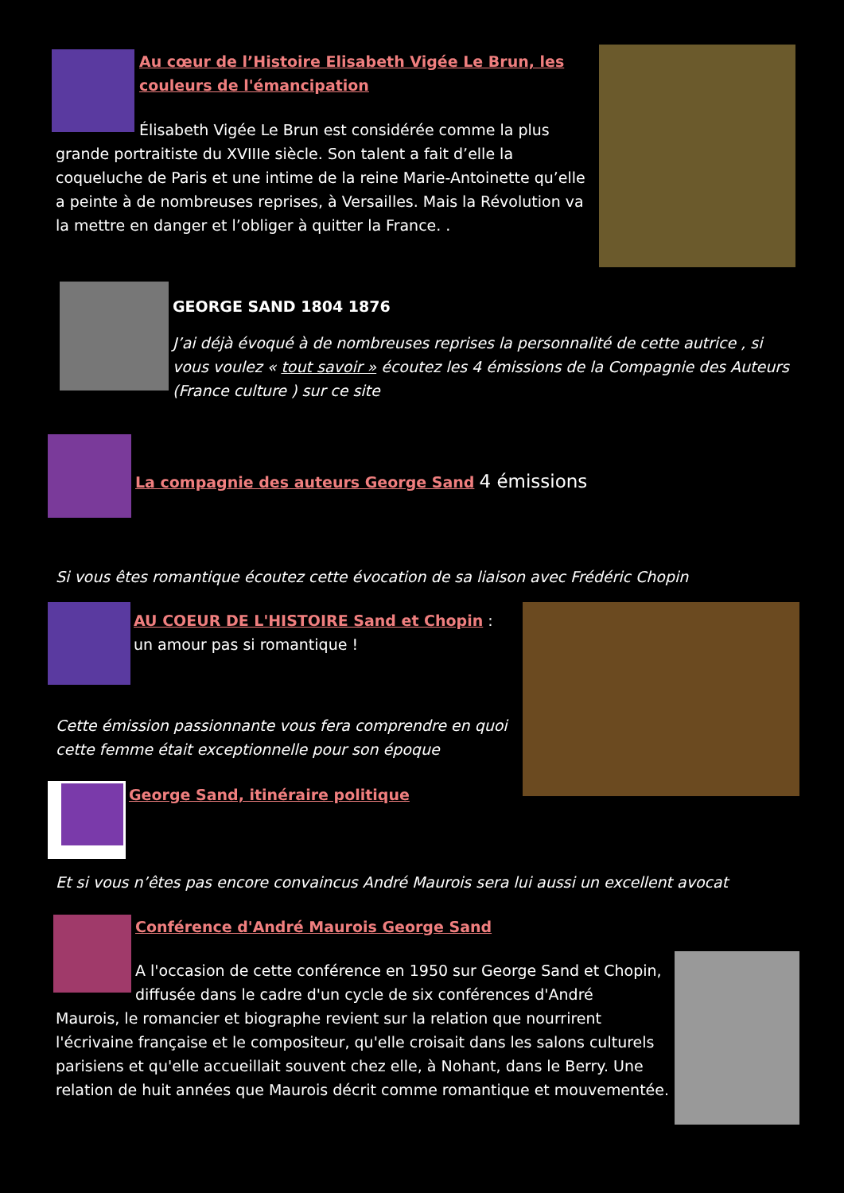Au cœur de l’Histoire Elisabeth Vigée Le Brun, les couleurs de l'émancipation
Élisabeth Vigée Le Brun est considérée comme la plus
grande portraitiste du XVIIIe siècle. Son talent a fait d’elle la coqueluche de Paris et une intime de la reine Marie-Antoinette qu’elle a peinte à de nombreuses reprises, à Versailles. Mais la Révolution va la mettre en danger et l’obliger à quitter la France. .
GEORGE SAND 1804 1876
J’ai déjà évoqué à de nombreuses reprises la personnalité de cette autrice , si vous voulez « tout savoir » écoutez les 4 émissions de la Compagnie des Auteurs (France culture ) sur ce site
La compagnie des auteurs George Sand 4 émissions
Si vous êtes romantique écoutez cette évocation de sa liaison avec Frédéric Chopin
AU COEUR DE L'HISTOIRE Sand et Chopin : un amour pas si romantique !
Cette émission passionnante vous fera comprendre en quoi cette femme était exceptionnelle pour son époque
George Sand, itinéraire politique
Et si vous n’êtes pas encore convaincus André Maurois sera lui aussi un excellent avocat
Conférence d'André Maurois George Sand
A l'occasion de cette conférence en 1950 sur George Sand et Chopin, diffusée dans le cadre d'un cycle de six conférences d'André
Maurois, le romancier et biographe revient sur la relation que nourrirent l'écrivaine française et le compositeur, qu'elle croisait dans les salons culturels parisiens et qu'elle accueillait souvent chez elle, à Nohant, dans le Berry. Une relation de huit années que Maurois décrit comme romantique et mouvementée.